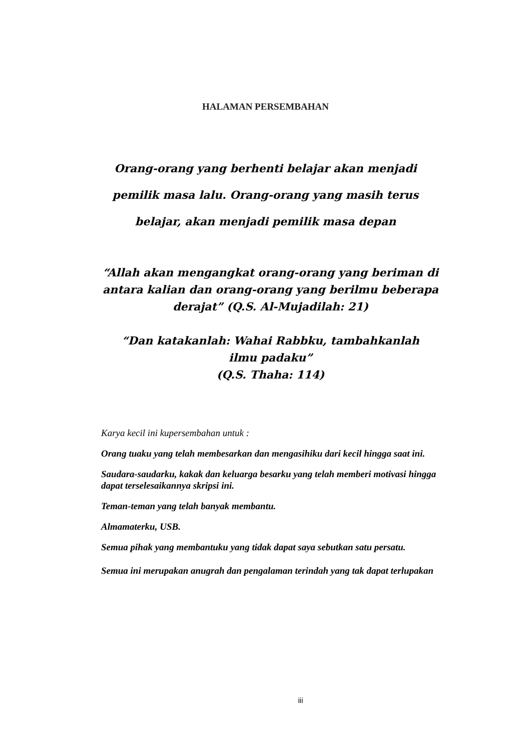HALAMAN PERSEMBAHAN
Orang-orang yang berhenti belajar akan menjadi
pemilik masa lalu. Orang-orang yang masih terus
belajar, akan menjadi pemilik masa depan
“Allah akan mengangkat orang-orang yang beriman di antara kalian dan orang-orang yang berilmu beberapa derajat” (Q.S. Al-Mujadilah: 21)
“Dan katakanlah: Wahai Rabbku, tambahkanlah ilmu padaku”
(Q.S. Thaha: 114)
Karya kecil ini kupersembahan untuk :
Orang tuaku yang telah membesarkan dan mengasihiku dari kecil hingga saat ini.
Saudara-saudarku, kakak dan keluarga besarku yang telah memberi motivasi hingga dapat terselesaikannya skripsi ini.
Teman-teman yang telah banyak membantu.
Almamaterku, USB.
Semua pihak yang membantuku yang tidak dapat saya sebutkan satu persatu.
Semua ini merupakan anugrah dan pengalaman terindah yang tak dapat terlupakan
iii